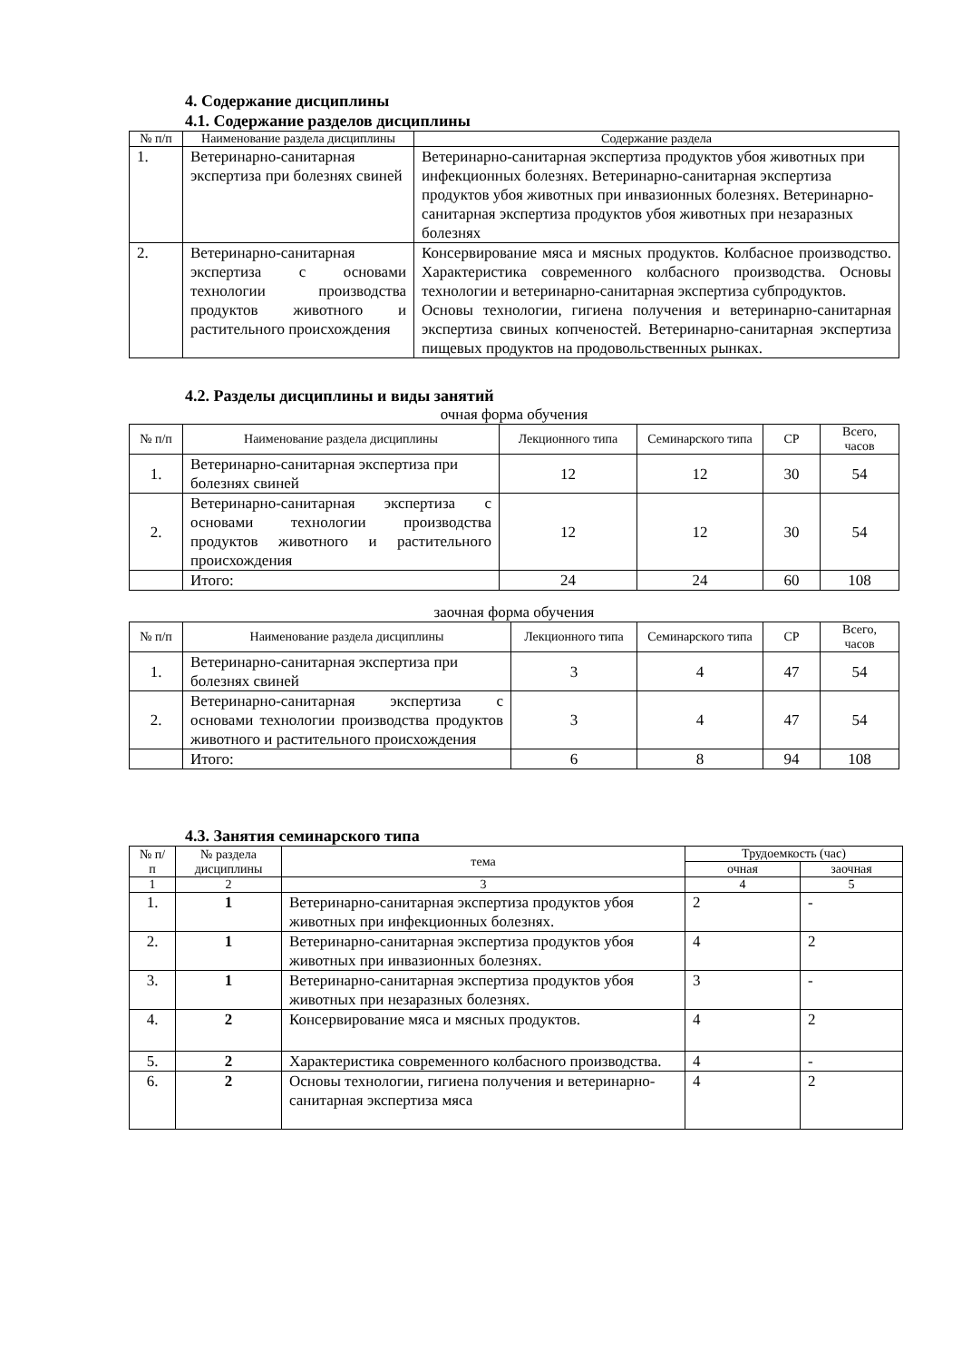4. Содержание дисциплины
4.1. Содержание разделов дисциплины
| № п/п | Наименование раздела дисциплины | Содержание раздела |
| --- | --- | --- |
| 1. | Ветеринарно-санитарная экспертиза при болезнях свиней | Ветеринарно-санитарная экспертиза продуктов убоя животных при инфекционных болезнях. Ветеринарно-санитарная экспертиза продуктов убоя животных при инвазионных болезнях. Ветеринарно-санитарная экспертиза продуктов убоя животных при незаразных болезнях |
| 2. | Ветеринарно-санитарная экспертиза с основами технологии производства продуктов животного и растительного происхождения | Консервирование мяса и мясных продуктов. Колбасное производство. Характеристика современного колбасного производства. Основы технологии и ветеринарно-санитарная экспертиза субпродуктов. Основы технологии, гигиена получения и ветеринарно-санитарная экспертиза свиных копченостей. Ветеринарно-санитарная экспертиза пищевых продуктов на продовольственных рынках. |
4.2. Разделы дисциплины и виды занятий
очная форма обучения
| № п/п | Наименование раздела дисциплины | Лекционного типа | Семинарского типа | СР | Всего, часов |
| --- | --- | --- | --- | --- | --- |
| 1. | Ветеринарно-санитарная экспертиза при болезнях свиней | 12 | 12 | 30 | 54 |
| 2. | Ветеринарно-санитарная экспертиза с основами технологии производства продуктов животного и растительного происхождения | 12 | 12 | 30 | 54 |
| | Итого: | 24 | 24 | 60 | 108 |
заочная форма обучения
| № п/п | Наименование раздела дисциплины | Лекционного типа | Семинарского типа | СР | Всего, часов |
| --- | --- | --- | --- | --- | --- |
| 1. | Ветеринарно-санитарная экспертиза при болезнях свиней | 3 | 4 | 47 | 54 |
| 2. | Ветеринарно-санитарная экспертиза с основами технологии производства продуктов животного и растительного происхождения | 3 | 4 | 47 | 54 |
| | Итого: | 6 | 8 | 94 | 108 |
4.3. Занятия семинарского типа
| № п/п | № раздела дисциплины | тема | Трудоемкость (час) | |
| --- | --- | --- | --- | --- |
| | | | очная | заочная |
| 1 | 2 | 3 | 4 | 5 |
| 1. | 1 | Ветеринарно-санитарная экспертиза продуктов убоя животных при инфекционных болезнях. | 2 | - |
| 2. | 1 | Ветеринарно-санитарная экспертиза продуктов убоя животных при инвазионных болезнях. | 4 | 2 |
| 3. | 1 | Ветеринарно-санитарная экспертиза продуктов убоя животных при незаразных болезнях. | 3 | - |
| 4. | 2 | Консервирование мяса и мясных продуктов. | 4 | 2 |
| 5. | 2 | Характеристика современного колбасного производства. | 4 | - |
| 6. | 2 | Основы технологии, гигиена получения и ветеринарно-санитарная экспертиза мяса | 4 | 2 |